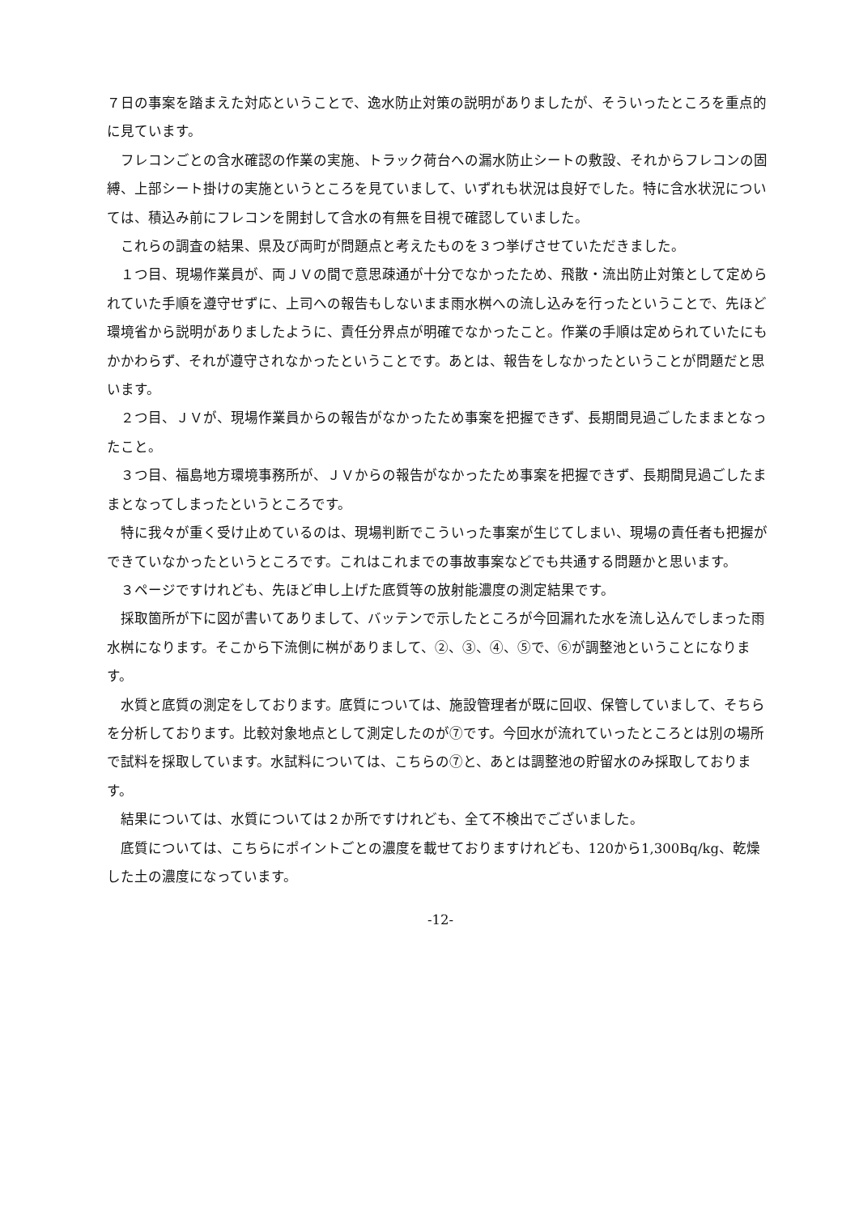７日の事案を踏まえた対応ということで、逸水防止対策の説明がありましたが、そういったところを重点的に見ています。
フレコンごとの含水確認の作業の実施、トラック荷台への漏水防止シートの敷設、それからフレコンの固縛、上部シート掛けの実施というところを見ていまして、いずれも状況は良好でした。特に含水状況については、積込み前にフレコンを開封して含水の有無を目視で確認していました。
これらの調査の結果、県及び両町が問題点と考えたものを３つ挙げさせていただきました。
１つ目、現場作業員が、両ＪＶの間で意思疎通が十分でなかったため、飛散・流出防止対策として定められていた手順を遵守せずに、上司への報告もしないまま雨水桝への流し込みを行ったということで、先ほど環境省から説明がありましたように、責任分界点が明確でなかったこと。作業の手順は定められていたにもかかわらず、それが遵守されなかったということです。あとは、報告をしなかったということが問題だと思います。
２つ目、ＪＶが、現場作業員からの報告がなかったため事案を把握できず、長期間見過ごしたままとなったこと。
３つ目、福島地方環境事務所が、ＪＶからの報告がなかったため事案を把握できず、長期間見過ごしたままとなってしまったというところです。
特に我々が重く受け止めているのは、現場判断でこういった事案が生じてしまい、現場の責任者も把握ができていなかったというところです。これはこれまでの事故事案などでも共通する問題かと思います。
３ページですけれども、先ほど申し上げた底質等の放射能濃度の測定結果です。
採取箇所が下に図が書いてありまして、バッテンで示したところが今回漏れた水を流し込んでしまった雨水桝になります。そこから下流側に桝がありまして、②、③、④、⑤で、⑥が調整池ということになります。
水質と底質の測定をしております。底質については、施設管理者が既に回収、保管していまして、そちらを分析しております。比較対象地点として測定したのが⑦です。今回水が流れていったところとは別の場所で試料を採取しています。水試料については、こちらの⑦と、あとは調整池の貯留水のみ採取しております。
結果については、水質については２か所ですけれども、全て不検出でございました。
底質については、こちらにポイントごとの濃度を載せておりますけれども、120から1,300Bq/kg、乾燥した土の濃度になっています。
-12-